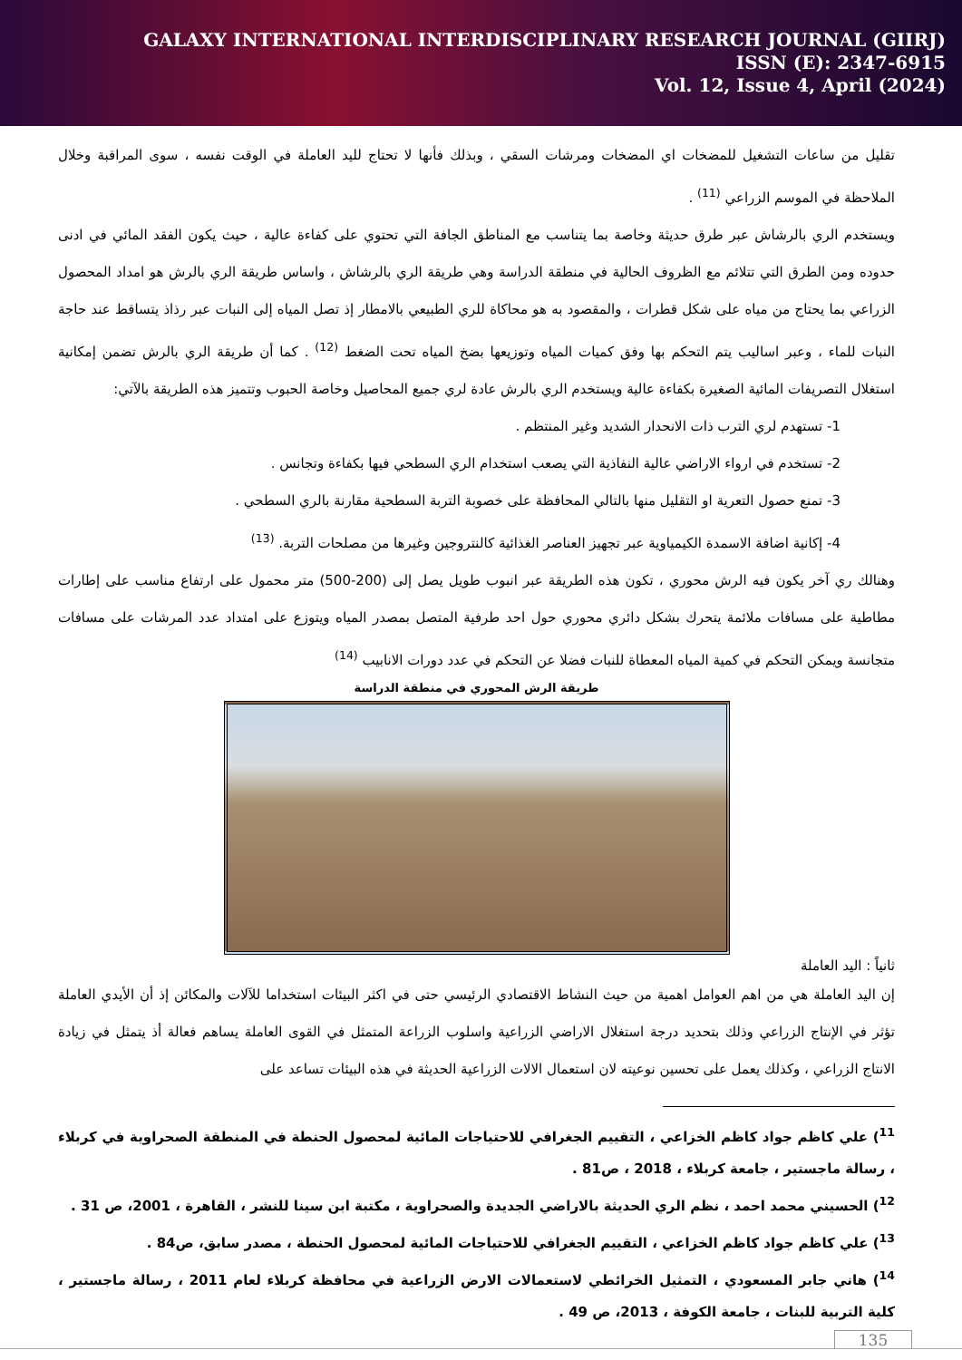GALAXY INTERNATIONAL INTERDISCIPLINARY RESEARCH JOURNAL (GIIRJ)
ISSN (E): 2347-6915
Vol. 12, Issue 4, April (2024)
تقليل من ساعات التشغيل للمضخات اي المضخات ومرشات السقي ، وبذلك فأنها لا تحتاج لليد العاملة في الوقت نفسه ، سوى المراقبة وخلال الملاحظة في الموسم الزراعي <sup>(11)</sup> .
ويستخدم الري بالرشاش عبر طرق حديثة وخاصة بما يتناسب مع المناطق الجافة التي تحتوي على كفاءة عالية ، حيث يكون الفقد المائي في ادنى حدوده ومن الطرق التي تتلائم مع الظروف الحالية في منطقة الدراسة وهي طريقة الري بالرشاش ، واساس طريقة الري بالرش هو امداد المحصول الزراعي بما يحتاج من مياه على شكل قطرات ، والمقصود به هو محاكاة للري الطبيعي بالامطار إذ تصل المياه إلى النبات عبر رذاذ يتساقط عند حاجة النبات للماء ، وعبر اساليب يتم التحكم بها وفق كميات المياه وتوزيعها بضخ المياه تحت الضغط <sup>(12)</sup> . كما أن طريقة الري بالرش تضمن إمكانية استغلال التصريفات المائية الصغيرة بكفاءة عالية ويستخدم الري بالرش عادة لري جميع المحاصيل وخاصة الحبوب وتتميز هذه الطريقة بالآتي:
1- تستهدم لري الترب ذات الانحدار الشديد وغير المنتظم .
2- تستخدم في ارواء الاراضي عالية النفاذية التي يصعب استخدام الري السطحي فيها بكفاءة وتجانس .
3- تمنع حصول التعرية او التقليل منها بالتالي المحافظة على خصوبة التربة السطحية مقارنة بالري السطحي .
4- إكانية اضافة الاسمدة الكيمياوية عبر تجهيز العناصر الغذائية كالنتروجين وغيرها من مصلحات التربة. <sup>(13)</sup>
وهنالك ري آخر يكون فيه الرش محوري ، تكون هذه الطريقة عبر انبوب طويل يصل إلى (200-500) متر محمول على ارتفاع مناسب على إطارات مطاطية على مسافات ملائمة يتحرك بشكل دائري محوري حول احد طرفية المتصل بمصدر المياه ويتوزع على امتداد عدد المرشات على مسافات متجانسة ويمكن التحكم في كمية المياه المعطاة للنبات فضلا عن التحكم في عدد دورات الانابيب <sup>(14)</sup>
طريقة الرش المحوري في منطقة الدراسة
ثانياً : اليد العاملة
إن اليد العاملة هي من اهم العوامل اهمية من حيث النشاط الاقتصادي الرئيسي حتى في اكثر البيئات استخداما للآلات والمكائن إذ أن الأيدي العاملة تؤثر في الإنتاج الزراعي وذلك بتحديد درجة استغلال الاراضي الزراعية واسلوب الزراعة المتمثل في القوى العاملة يساهم فعالة أذ يتمثل في زيادة الانتاج الزراعي ، وكذلك يعمل على تحسين نوعيته لان استعمال الالات الزراعية الحديثة في هذه البيئات تساعد على
<sup>11</sup>) علي كاظم جواد كاظم الخزاعي ، التقييم الجغرافي للاحتياجات المائية لمحصول الحنطة في المنطقة الصحراوية في كربلاء ، رسالة ماجستير ، جامعة كربلاء ، 2018 ، ص81 .
<sup>12</sup>) الحسيني محمد احمد ، نظم الري الحديثة بالاراضي الجديدة والصحراوية ، مكتبة ابن سينا للنشر ، القاهرة ، 2001، ص 31 .
<sup>13</sup>) علي كاظم جواد كاظم الخزاعي ، التقييم الجغرافي للاحتياجات المائية لمحصول الحنطة ، مصدر سابق، ص84 .
<sup>14</sup>) هاني جابر المسعودي ، التمثيل الخرائطي لاستعمالات الارض الزراعية في محافظة كربلاء لعام 2011 ، رسالة ماجستير ، كلية التربية للبنات ، جامعة الكوفة ، 2013، ص 49 .
135